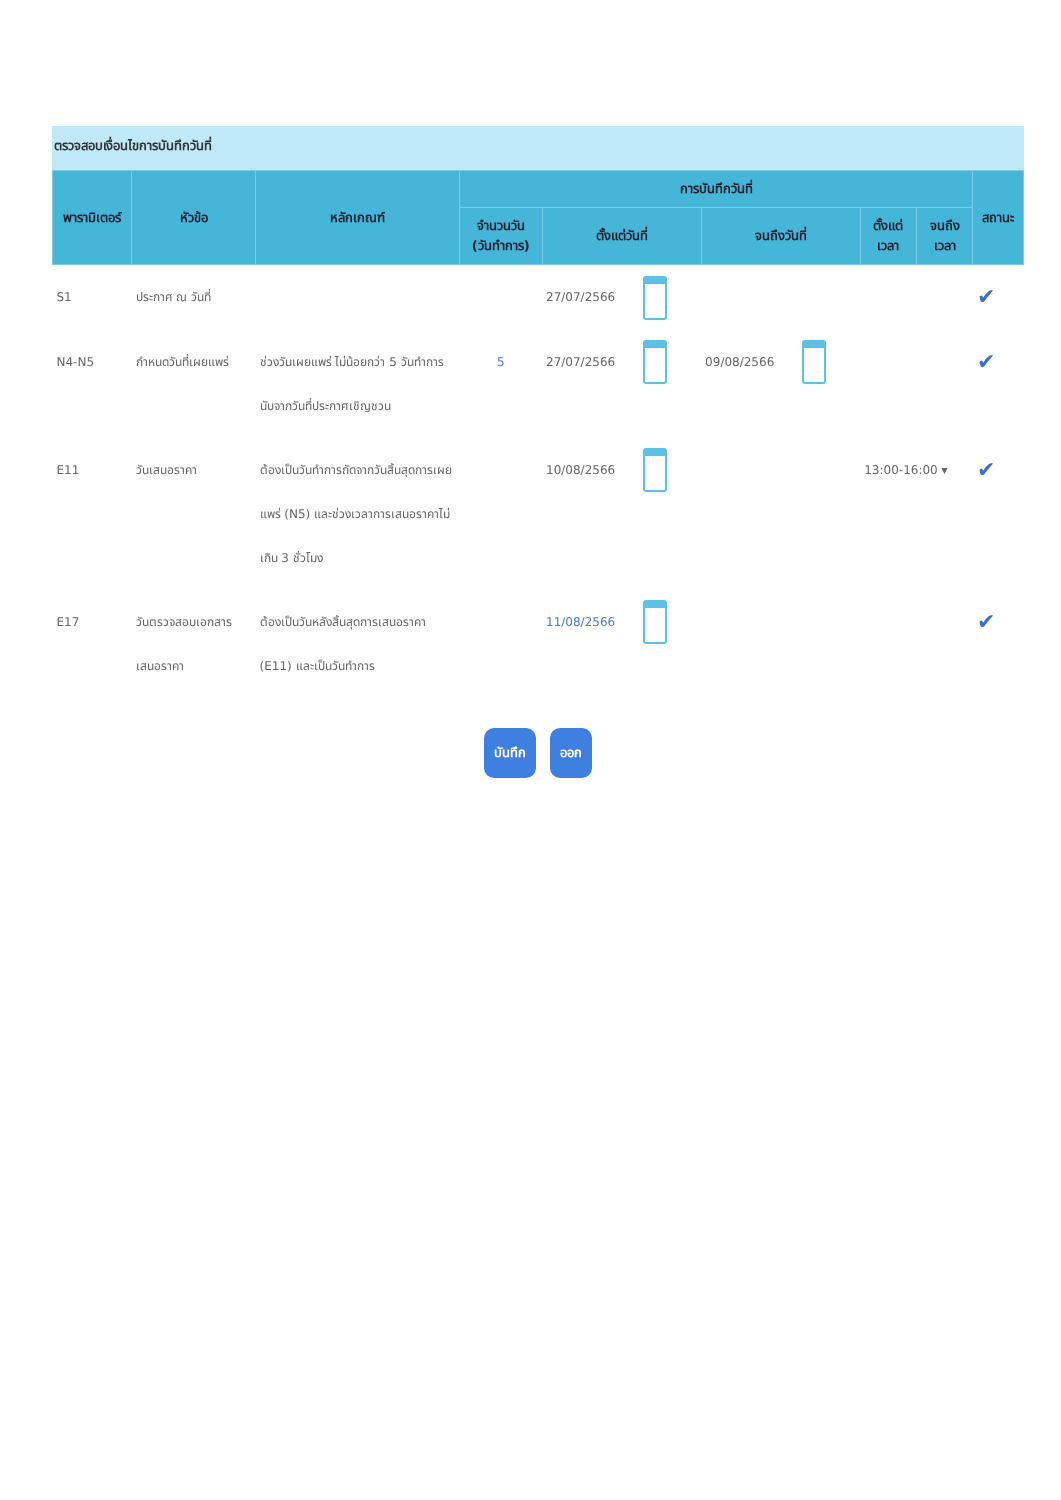ตรวจสอบเงื่อนไขการบันทึกวันที่
| พารามิเตอร์ | หัวข้อ | หลักเกณฑ์ | การบันทึกวันที่ | | | | | สถานะ |
| --- | --- | --- | --- | --- | --- | --- | --- | --- |
| | | | จำนวนวัน (วันทำการ) | ตั้งแต่วันที่ | จนถึงวันที่ | ตั้งแต่ เวลา | จนถึง เวลา | |
| S1 | ประกาศ ณ วันที่ | | | 27/07/2566 | | | | ✔ |
| N4-N5 | กำหนดวันที่เผยแพร่ | ช่วงวันเผยแพร่ ไม่น้อยกว่า 5 วันทำการ นับจากวันที่ประกาศเชิญชวน | 5 | 27/07/2566 | 09/08/2566 | | | ✔ |
| E11 | วันเสนอราคา | ต้องเป็นวันทำการถัดจากวันสิ้นสุดการเผยแพร่ (N5) และช่วงเวลาการเสนอราคาไม่เกิน 3 ชั่วโมง | | 10/08/2566 | | 13:00-16:00 ▾ | | ✔ |
| E17 | วันตรวจสอบเอกสารเสนอราคา | ต้องเป็นวันหลังสิ้นสุดการเสนอราคา (E11) และเป็นวันทำการ | | 11/08/2566 | | | | ✔ |
บันทึก ออก